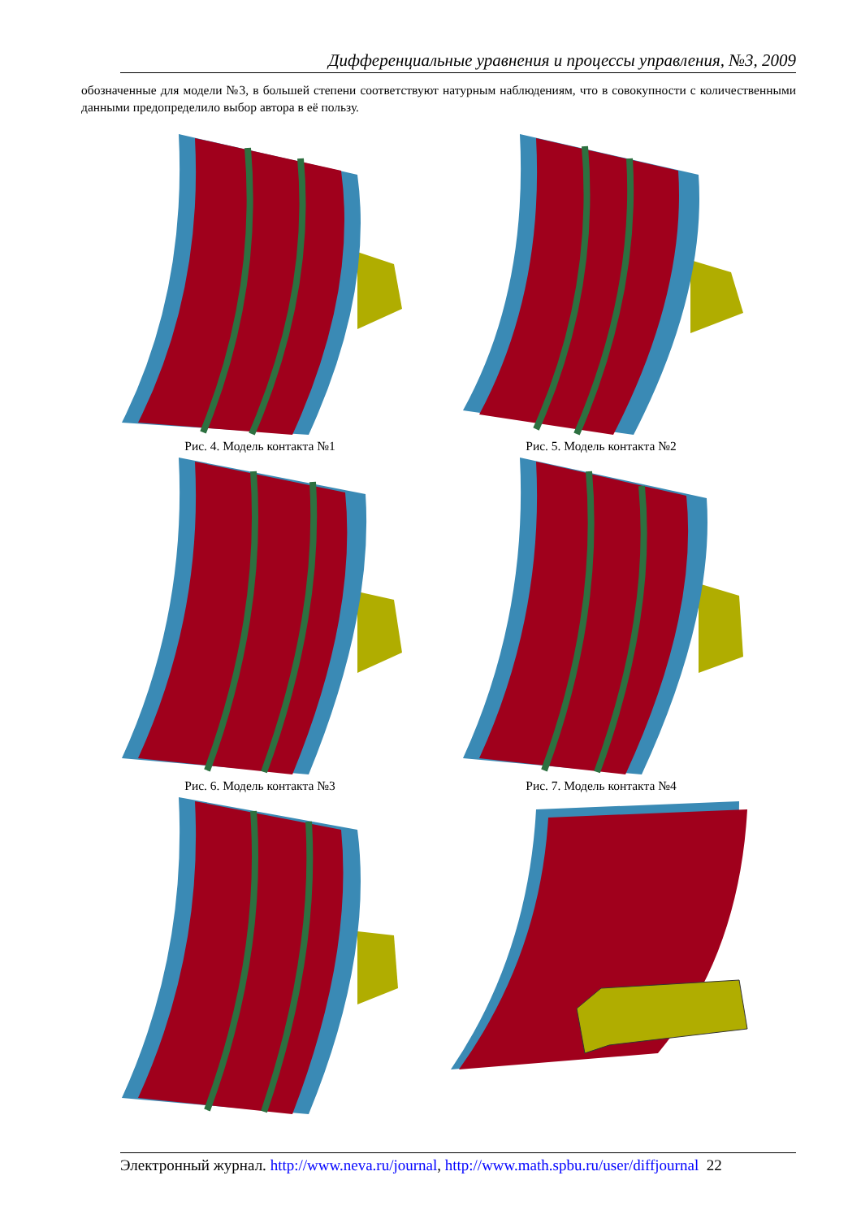Дифференциальные уравнения и процессы управления, №3, 2009
обозначенные для модели №3, в большей степени соответствуют натурным наблюдениям, что в совокупности с количественными данными предопределило выбор автора в её пользу.
Рис. 4. Модель контакта №1
Рис. 5. Модель контакта №2
Рис. 6. Модель контакта №3
Рис. 7. Модель контакта №4
Электронный журнал. http://www.neva.ru/journal, http://www.math.spbu.ru/user/diffjournal 22